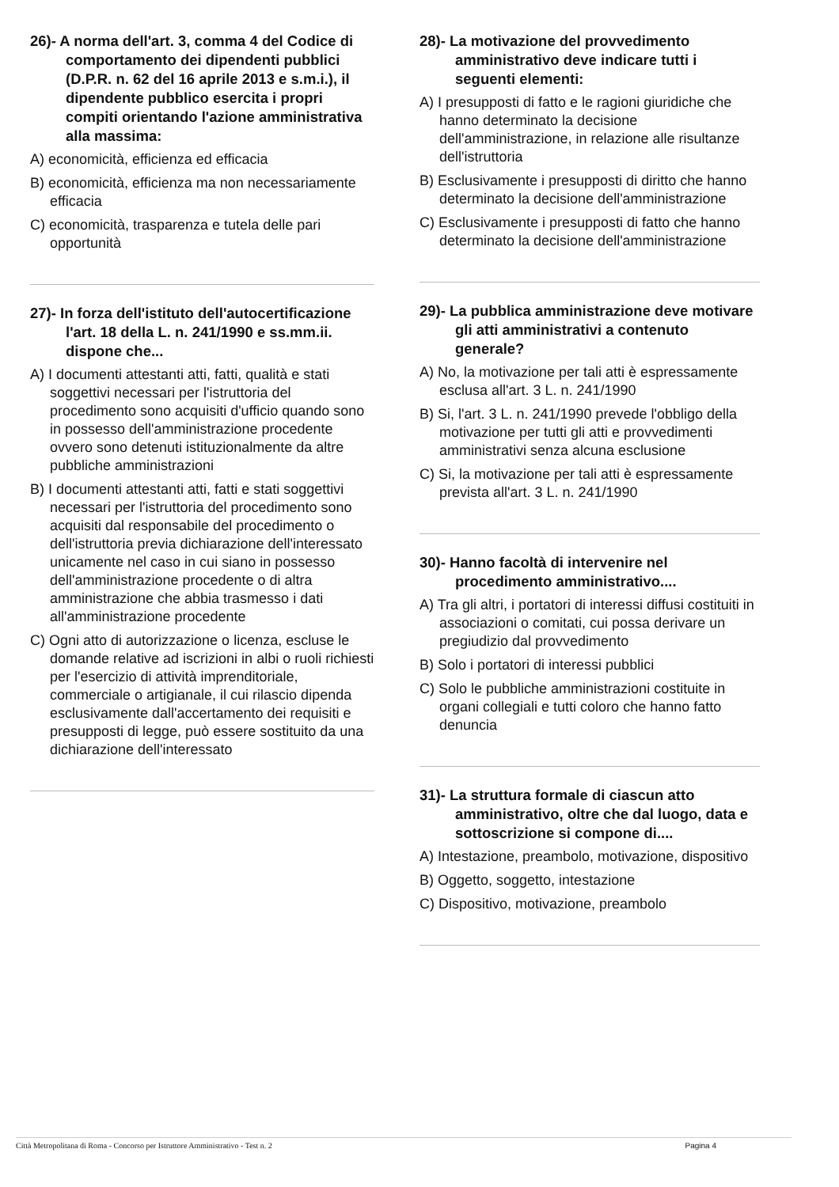26)- A norma dell'art. 3, comma 4 del Codice di comportamento dei dipendenti pubblici (D.P.R. n. 62 del 16 aprile 2013 e s.m.i.), il dipendente pubblico esercita i propri compiti orientando l'azione amministrativa alla massima:
A) economicità, efficienza ed efficacia
B) economicità, efficienza ma non necessariamente efficacia
C) economicità, trasparenza e tutela delle pari opportunità
27)- In forza dell'istituto dell'autocertificazione l'art. 18 della L. n. 241/1990 e ss.mm.ii. dispone che...
A) I documenti attestanti atti, fatti, qualità e stati soggettivi necessari per l'istruttoria del procedimento sono acquisiti d'ufficio quando sono in possesso dell'amministrazione procedente ovvero sono detenuti istituzionalmente da altre pubbliche amministrazioni
B) I documenti attestanti atti, fatti e stati soggettivi necessari per l'istruttoria del procedimento sono acquisiti dal responsabile del procedimento o dell'istruttoria previa dichiarazione dell'interessato unicamente nel caso in cui siano in possesso dell'amministrazione procedente o di altra amministrazione che abbia trasmesso i dati all'amministrazione procedente
C) Ogni atto di autorizzazione o licenza, escluse le domande relative ad iscrizioni in albi o ruoli richiesti per l'esercizio di attività imprenditoriale, commerciale o artigianale, il cui rilascio dipenda esclusivamente dall'accertamento dei requisiti e presupposti di legge, può essere sostituito da una dichiarazione dell'interessato
28)- La motivazione del provvedimento amministrativo deve indicare tutti i seguenti elementi:
A) I presupposti di fatto e le ragioni giuridiche che hanno determinato la decisione dell'amministrazione, in relazione alle risultanze dell'istruttoria
B) Esclusivamente i presupposti di diritto che hanno determinato la decisione dell'amministrazione
C) Esclusivamente i presupposti di fatto che hanno determinato la decisione dell'amministrazione
29)- La pubblica amministrazione deve motivare gli atti amministrativi a contenuto generale?
A) No, la motivazione per tali atti è espressamente esclusa all'art. 3 L. n. 241/1990
B) Si, l'art. 3 L. n. 241/1990 prevede l'obbligo della motivazione per tutti gli atti e provvedimenti amministrativi senza alcuna esclusione
C) Si, la motivazione per tali atti è espressamente prevista all'art. 3 L. n. 241/1990
30)- Hanno facoltà di intervenire nel procedimento amministrativo....
A) Tra gli altri, i portatori di interessi diffusi costituiti in associazioni o comitati, cui possa derivare un pregiudizio dal provvedimento
B) Solo i portatori di interessi pubblici
C) Solo le pubbliche amministrazioni costituite in organi collegiali e tutti coloro che hanno fatto denuncia
31)- La struttura formale di ciascun atto amministrativo, oltre che dal luogo, data e sottoscrizione si compone di....
A) Intestazione, preambolo, motivazione, dispositivo
B) Oggetto, soggetto, intestazione
C) Dispositivo, motivazione, preambolo
Città Metropolitana di Roma - Concorso per Istruttore Amministrativo - Test n. 2 Pagina 4